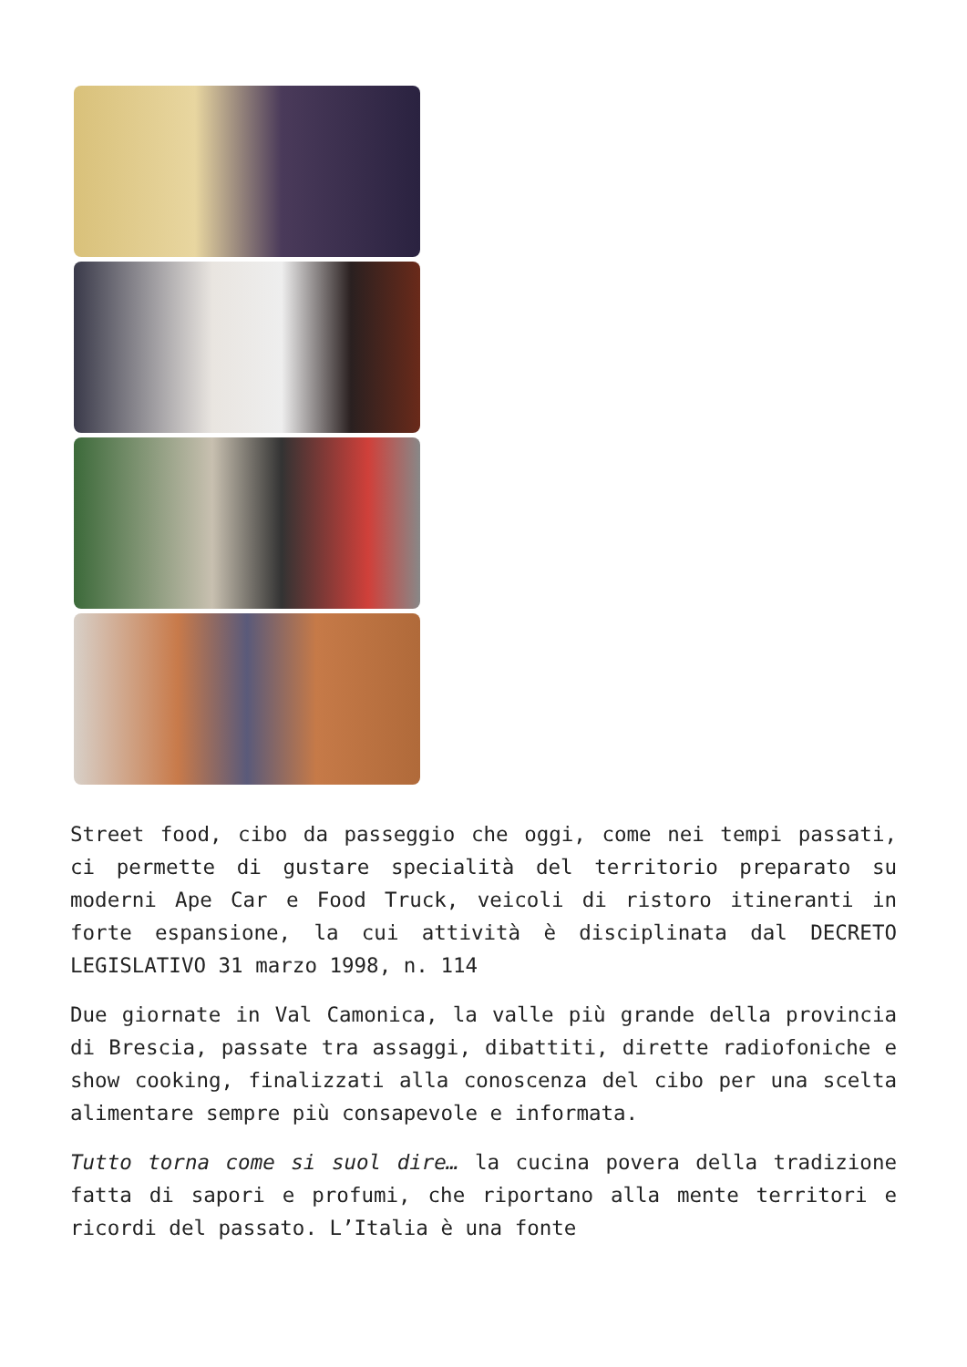Street food, cibo da passeggio che oggi, come nei tempi passati, ci permette di gustare specialità del territorio preparato su moderni Ape Car e Food Truck, veicoli di ristoro itineranti in forte espansione, la cui attività è disciplinata dal DECRETO LEGISLATIVO 31 marzo 1998, n. 114
Due giornate in Val Camonica, la valle più grande della provincia di Brescia, passate tra assaggi, dibattiti, dirette radiofoniche e show cooking, finalizzati alla conoscenza del cibo per una scelta alimentare sempre più consapevole e informata.
Tutto torna come si suol dire… la cucina povera della tradizione fatta di sapori e profumi, che riportano alla mente territori e ricordi del passato. L’Italia è una fonte